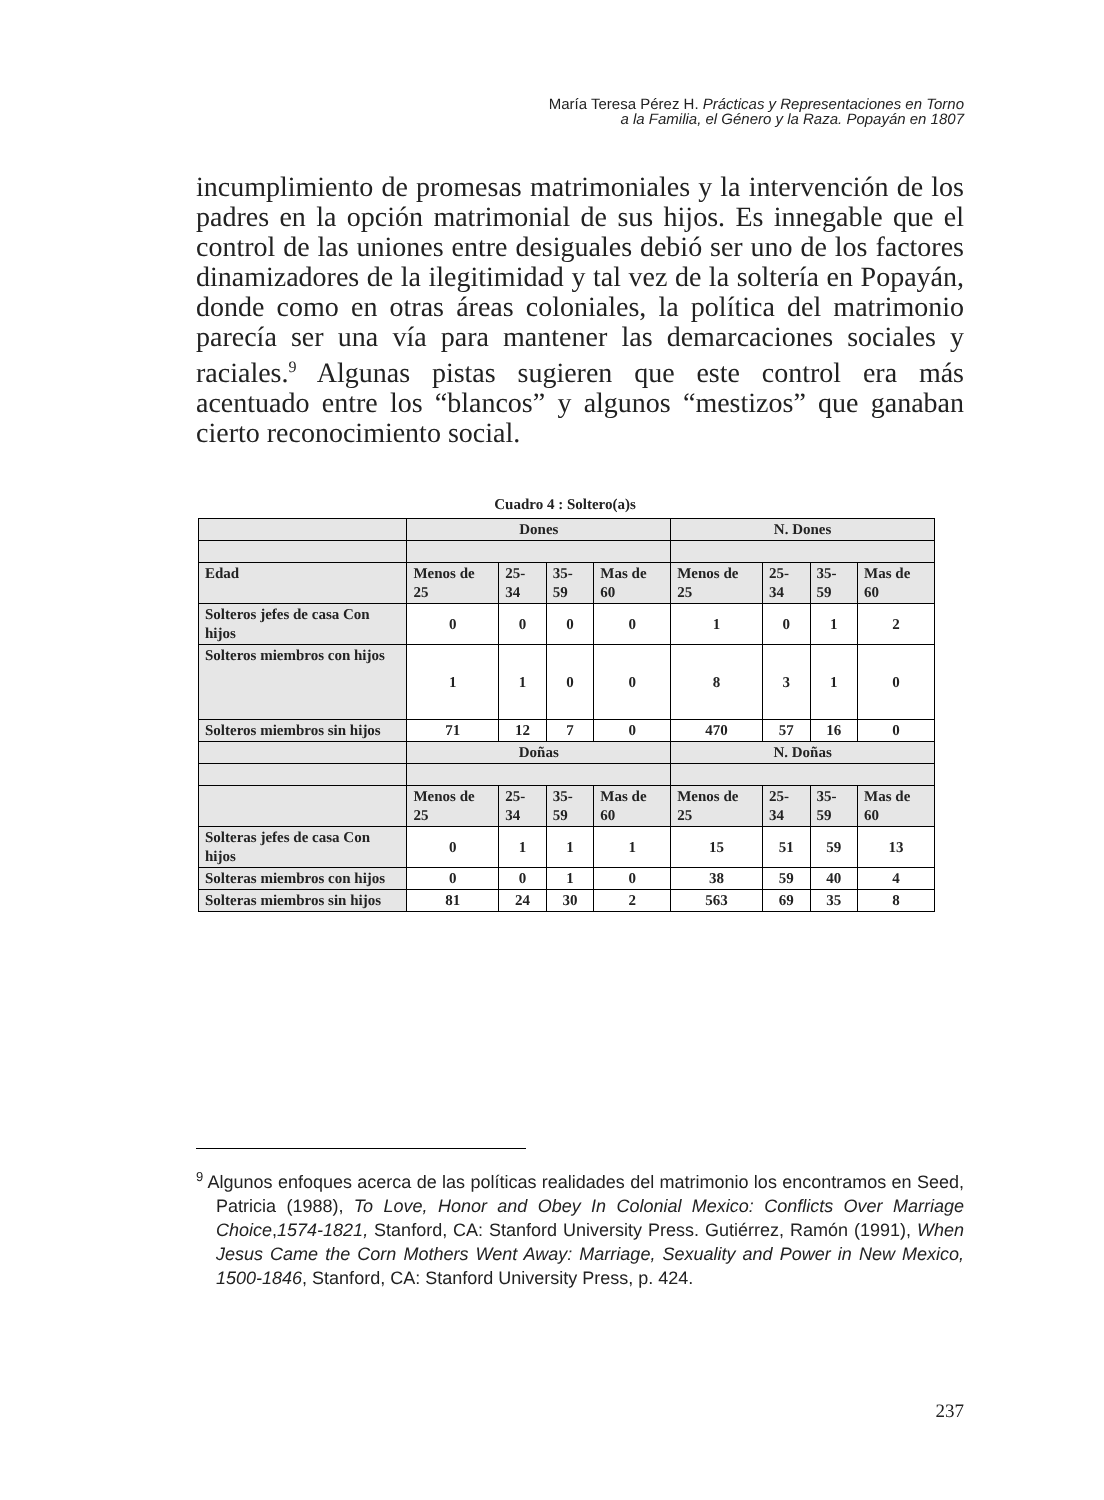María Teresa Pérez H. Prácticas y Representaciones en Torno
a la Familia, el Género y la Raza. Popayán en 1807
incumplimiento de promesas matrimoniales y la intervención de los padres en la opción matrimonial de sus hijos. Es innegable que el control de las uniones entre desiguales debió ser uno de los factores dinamizadores de la ilegitimidad y tal vez de la soltería en Popayán, donde como en otras áreas coloniales, la política del matrimonio parecía ser una vía para mantener las demarcaciones sociales y raciales.<sup>9</sup> Algunas pistas sugieren que este control era más acentuado entre los “blancos” y algunos “mestizos” que ganaban cierto reconocimiento social.
Cuadro 4 : Soltero(a)s
| | Dones | | | | N. Dones | | | |
| Edad | Menos de 25 | 25-34 | 35-59 | Mas de 60 | Menos de 25 | 25-34 | 35-59 | Mas de 60 |
| Solteros jefes de casa Con hijos | 0 | 0 | 0 | 0 | 1 | 0 | 1 | 2 |
| Solteros miembros con hijos | 1 | 1 | 0 | 0 | 8 | 3 | 1 | 0 |
| Solteros miembros sin hijos | 71 | 12 | 7 | 0 | 470 | 57 | 16 | 0 |
| | Doñas | | | | N. Doñas | | | |
| | Menos de 25 | 25-34 | 35-59 | Mas de 60 | Menos de 25 | 25-34 | 35-59 | Mas de 60 |
| Solteras jefes de casa Con hijos | 0 | 1 | 1 | 1 | 15 | 51 | 59 | 13 |
| Solteras miembros con hijos | 0 | 0 | 1 | 0 | 38 | 59 | 40 | 4 |
| Solteras miembros sin hijos | 81 | 24 | 30 | 2 | 563 | 69 | 35 | 8 |
<sup>9</sup> Algunos enfoques acerca de las políticas realidades del matrimonio los encontramos en Seed, Patricia (1988), To Love, Honor and Obey In Colonial Mexico: Conflicts Over Marriage Choice,1574-1821, Stanford, CA: Stanford University Press. Gutiérrez, Ramón (1991), When Jesus Came the Corn Mothers Went Away: Marriage, Sexuality and Power in New Mexico, 1500-1846, Stanford, CA: Stanford University Press, p. 424.
237